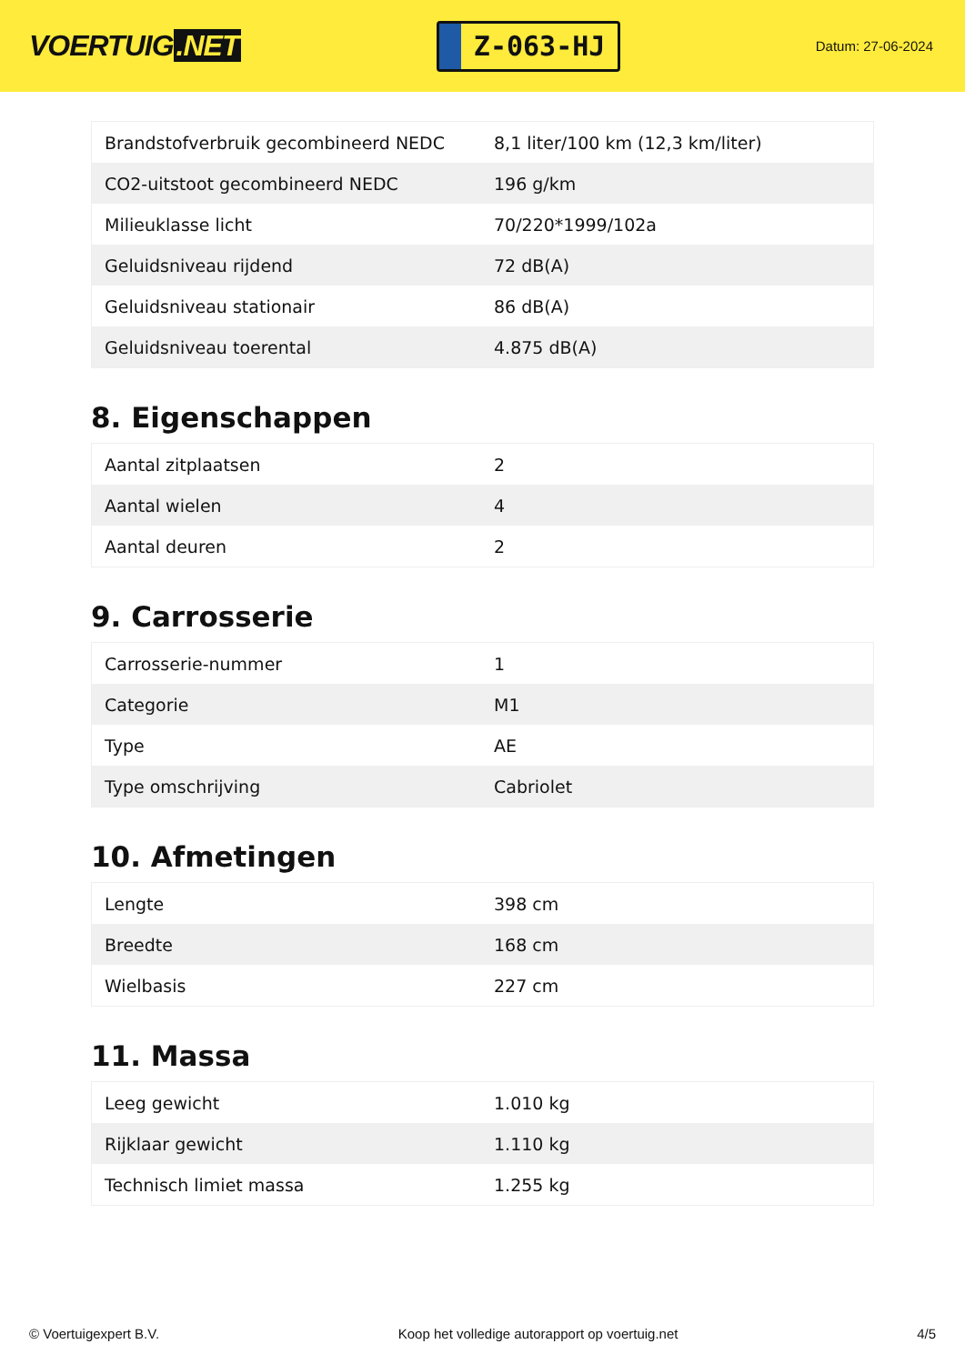VOERTUIG.NET
Z-063-HJ
Datum: 27-06-2024
| Brandstofverbruik gecombineerd NEDC | 8,1 liter/100 km (12,3 km/liter) |
| CO2-uitstoot gecombineerd NEDC | 196 g/km |
| Milieuklasse licht | 70/220*1999/102a |
| Geluidsniveau rijdend | 72 dB(A) |
| Geluidsniveau stationair | 86 dB(A) |
| Geluidsniveau toerental | 4.875 dB(A) |
8. Eigenschappen
| Aantal zitplaatsen | 2 |
| Aantal wielen | 4 |
| Aantal deuren | 2 |
9. Carrosserie
| Carrosserie-nummer | 1 |
| Categorie | M1 |
| Type | AE |
| Type omschrijving | Cabriolet |
10. Afmetingen
| Lengte | 398 cm |
| Breedte | 168 cm |
| Wielbasis | 227 cm |
11. Massa
| Leeg gewicht | 1.010 kg |
| Rijklaar gewicht | 1.110 kg |
| Technisch limiet massa | 1.255 kg |
© Voertuigexpert B.V. Koop het volledige autorapport op voertuig.net 4/5